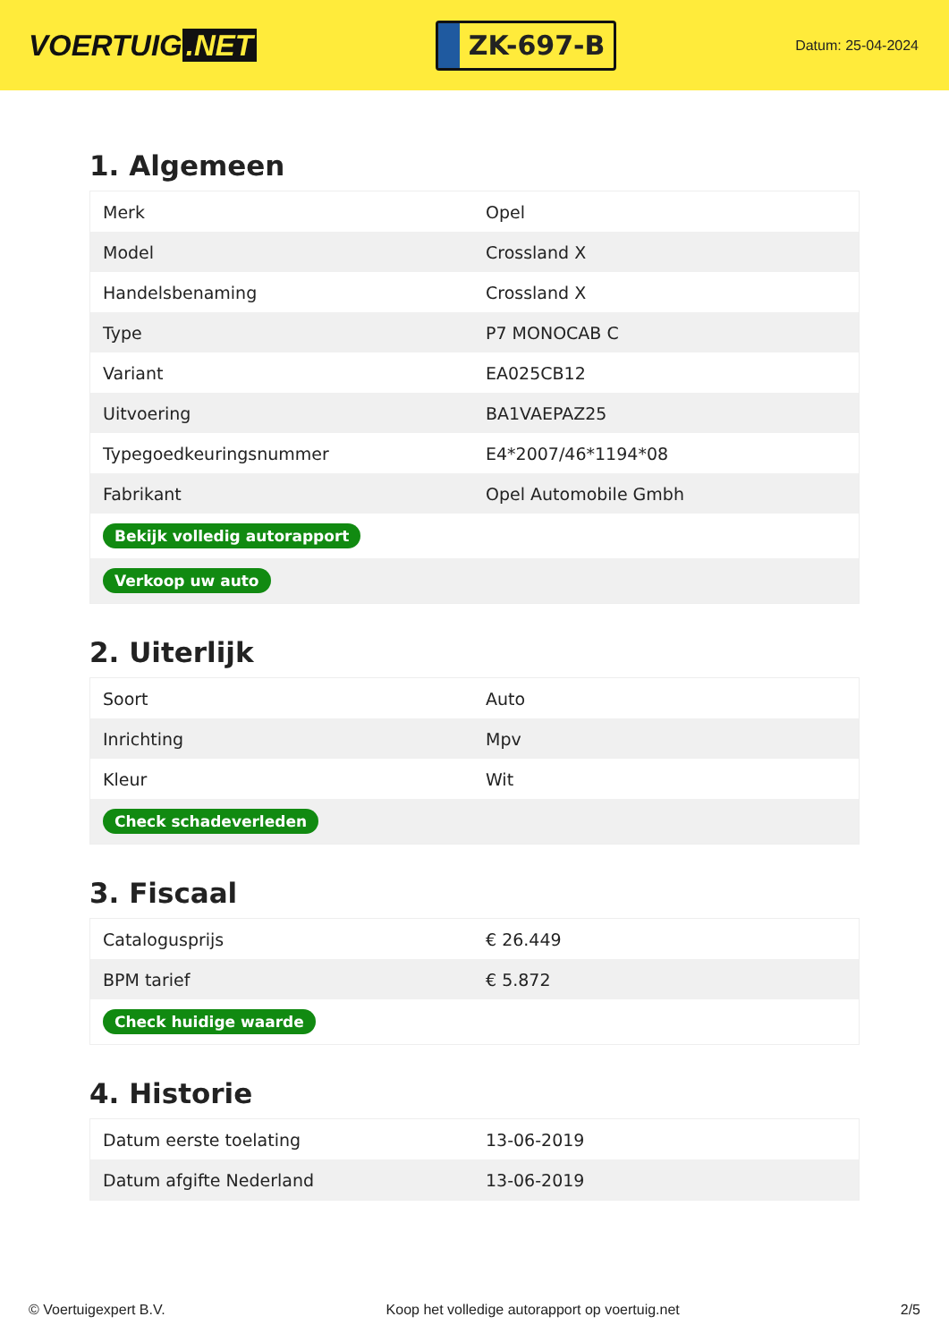VOERTUIG.NET
ZK-697-B
Datum: 25-04-2024
1. Algemeen
| Merk | Opel |
| Model | Crossland X |
| Handelsbenaming | Crossland X |
| Type | P7 MONOCAB C |
| Variant | EA025CB12 |
| Uitvoering | BA1VAEPAZ25 |
| Typegoedkeuringsnummer | E4*2007/46*1194*08 |
| Fabrikant | Opel Automobile Gmbh |
| Bekijk volledig autorapport | |
| Verkoop uw auto | |
2. Uiterlijk
| Soort | Auto |
| Inrichting | Mpv |
| Kleur | Wit |
| Check schadeverleden | |
3. Fiscaal
| Catalogusprijs | € 26.449 |
| BPM tarief | € 5.872 |
| Check huidige waarde | |
4. Historie
| Datum eerste toelating | 13-06-2019 |
| Datum afgifte Nederland | 13-06-2019 |
© Voertuigexpert B.V. Koop het volledige autorapport op voertuig.net 2/5